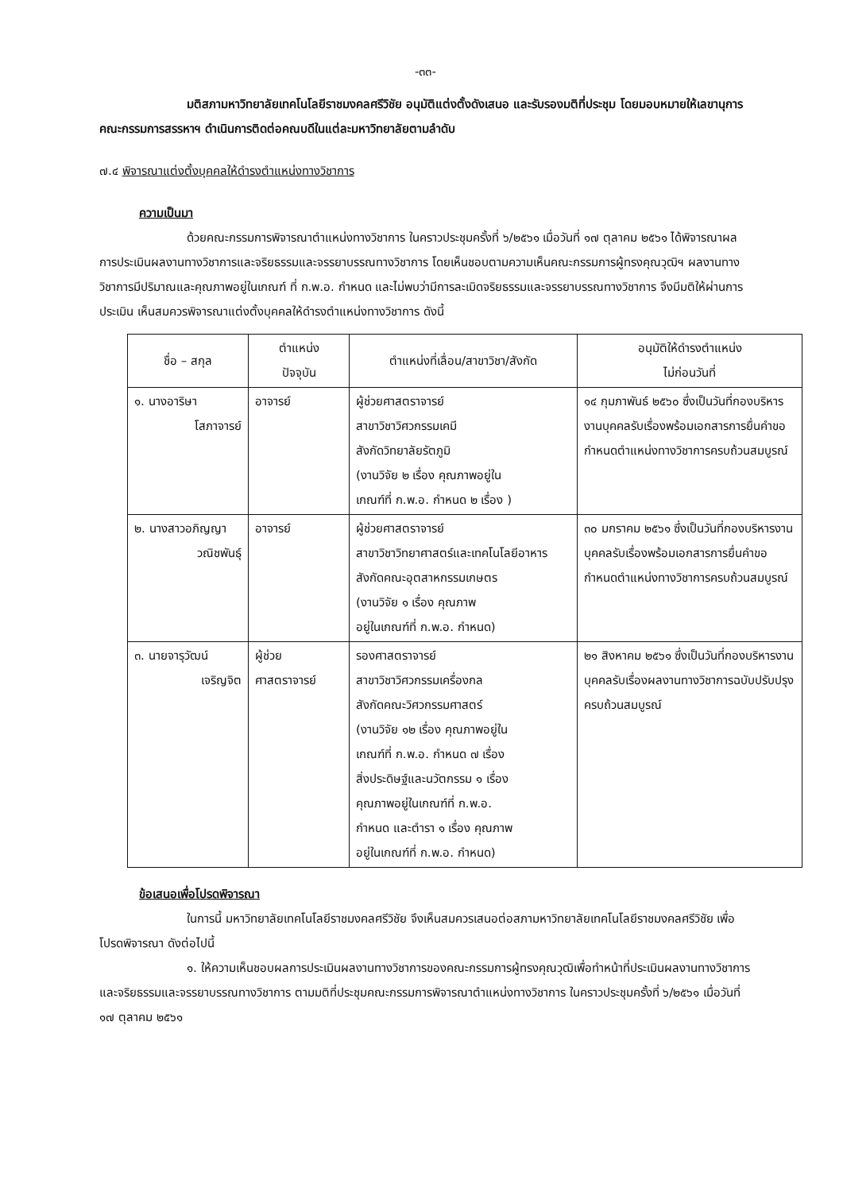-๓๓-
มติสภามหาวิทยาลัยเทคโนโลยีราชมงคลศรีวิชัย อนุมัติแต่งตั้งดังเสนอ และรับรองมติที่ประชุม โดยมอบหมายให้เลขานุการคณะกรรมการสรรหาฯ ดำเนินการติดต่อคณบดีในแต่ละมหาวิทยาลัยตามลำดับ
๗.๔ พิจารณาแต่งตั้งบุคคลให้ดำรงตำแหน่งทางวิชาการ
ความเป็นมา
ด้วยคณะกรรมการพิจารณาตำแหน่งทางวิชาการ ในคราวประชุมครั้งที่ ๖/๒๕๖๑ เมื่อวันที่ ๑๗ ตุลาคม ๒๕๖๑ ได้พิจารณาผลการประเมินผลงานทางวิชาการและจริยธรรมและจรรยาบรรณทางวิชาการ โดยเห็นชอบตามความเห็นคณะกรรมการผู้ทรงคุณวุฒิฯ ผลงานทางวิชาการมีปริมาณและคุณภาพอยู่ในเกณฑ์ ที่ ก.พ.อ. กำหนด และไม่พบว่ามีการละเมิดจริยธรรมและจรรยาบรรณทางวิชาการ จึงมีมติให้ผ่านการประเมิน เห็นสมควรพิจารณาแต่งตั้งบุคคลให้ดำรงตำแหน่งทางวิชาการ ดังนี้
| ชื่อ – สกุล | ตำแหน่ง ปัจจุบัน | ตำแหน่งที่เลื่อน/สาขาวิชา/สังกัด | อนุมัติให้ดำรงตำแหน่ง ไม่ก่อนวันที่ |
| --- | --- | --- | --- |
| ๑. นางอาริษา โสภาจารย์ | อาจารย์ | ผู้ช่วยศาสตราจารย์ สาขาวิชาวิศวกรรมเคมี สังกัดวิทยาลัยรัตภูมิ (งานวิจัย ๒ เรื่อง คุณภาพอยู่ใน เกณฑ์ที่ ก.พ.อ. กำหนด ๒ เรื่อง ) | ๑๔ กุมภาพันธ์ ๒๕๖๐ ซึ่งเป็นวันที่กองบริหารงานบุคคลรับเรื่องพร้อมเอกสารการยื่นคำขอกำหนดตำแหน่งทางวิชาการครบถ้วนสมบูรณ์ |
| ๒. นางสาวอภิญญา วณิชพันธุ์ | อาจารย์ | ผู้ช่วยศาสตราจารย์ สาขาวิชาวิทยาศาสตร์และเทคโนโลยีอาหาร สังกัดคณะอุตสาหกรรมเกษตร (งานวิจัย ๑ เรื่อง คุณภาพ อยู่ในเกณฑ์ที่ ก.พ.อ. กำหนด) | ๓๐ มกราคม ๒๕๖๑ ซึ่งเป็นวันที่กองบริหารงานบุคคลรับเรื่องพร้อมเอกสารการยื่นคำขอกำหนดตำแหน่งทางวิชาการครบถ้วนสมบูรณ์ |
| ๓. นายจารุวัฒน์ เจริญจิต | ผู้ช่วย ศาสตราจารย์ | รองศาสตราจารย์ สาขาวิชาวิศวกรรมเครื่องกล สังกัดคณะวิศวกรรมศาสตร์ (งานวิจัย ๑๒ เรื่อง คุณภาพอยู่ใน เกณฑ์ที่ ก.พ.อ. กำหนด ๗ เรื่อง สิ่งประดิษฐ์และนวัตกรรม ๑ เรื่อง คุณภาพอยู่ในเกณฑ์ที่ ก.พ.อ. กำหนด และตำรา ๑ เรื่อง คุณภาพ อยู่ในเกณฑ์ที่ ก.พ.อ. กำหนด) | ๒๑ สิงหาคม ๒๕๖๑ ซึ่งเป็นวันที่กองบริหารงานบุคคลรับเรื่องผลงานทางวิชาการฉบับปรับปรุงครบถ้วนสมบูรณ์ |
ข้อเสนอเพื่อโปรดพิจารณา
ในการนี้ มหาวิทยาลัยเทคโนโลยีราชมงคลศรีวิชัย จึงเห็นสมควรเสนอต่อสภามหาวิทยาลัยเทคโนโลยีราชมงคลศรีวิชัย เพื่อโปรดพิจารณา ดังต่อไปนี้
๑. ให้ความเห็นชอบผลการประเมินผลงานทางวิชาการของคณะกรรมการผู้ทรงคุณวุฒิเพื่อทำหน้าที่ประเมินผลงานทางวิชาการและจริยธรรมและจรรยาบรรณทางวิชาการ ตามมติที่ประชุมคณะกรรมการพิจารณาตำแหน่งทางวิชาการ ในคราวประชุมครั้งที่ ๖/๒๕๖๑ เมื่อวันที่ ๑๗ ตุลาคม ๒๕๖๑